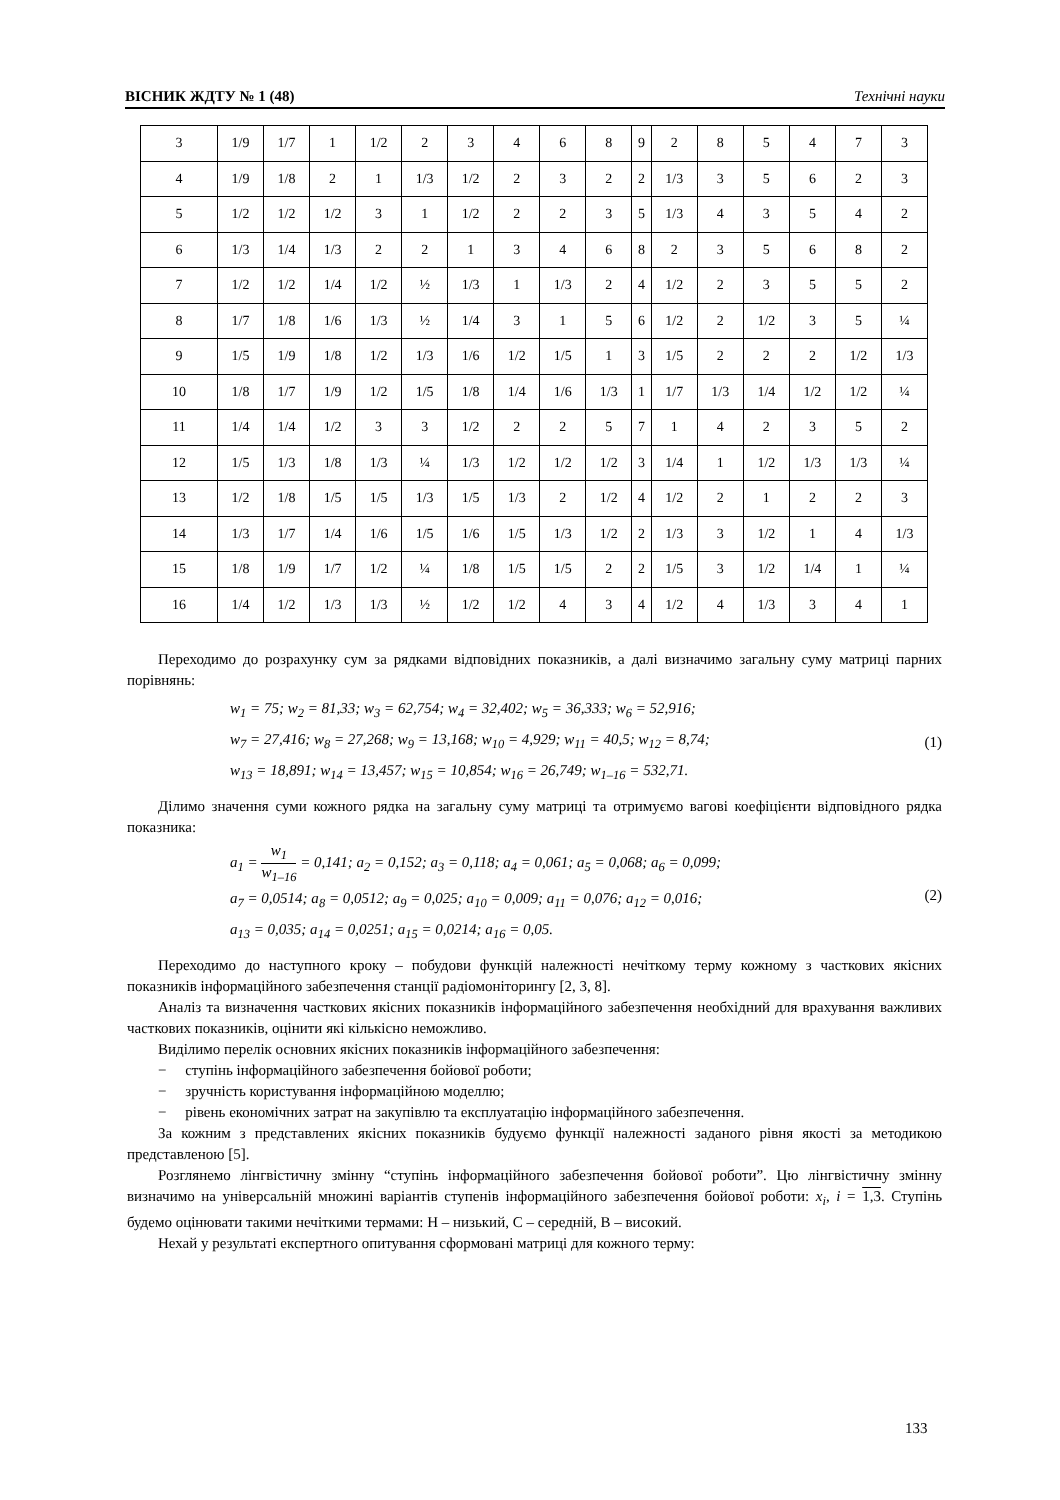ВІСНИК ЖДТУ № 1 (48) Технічні науки
| 3 | 1/9 | 1/7 | 1 | 1/2 | 2 | 3 | 4 | 6 | 8 | 9 | 2 | 8 | 5 | 4 | 7 | 3 |
| 4 | 1/9 | 1/8 | 2 | 1 | 1/3 | 1/2 | 2 | 3 | 2 | 2 | 1/3 | 3 | 5 | 6 | 2 | 3 |
| 5 | 1/2 | 1/2 | 1/2 | 3 | 1 | 1/2 | 2 | 2 | 3 | 5 | 1/3 | 4 | 3 | 5 | 4 | 2 |
| 6 | 1/3 | 1/4 | 1/3 | 2 | 2 | 1 | 3 | 4 | 6 | 8 | 2 | 3 | 5 | 6 | 8 | 2 |
| 7 | 1/2 | 1/2 | 1/4 | 1/2 | ½ | 1/3 | 1 | 1/3 | 2 | 4 | 1/2 | 2 | 3 | 5 | 5 | 2 |
| 8 | 1/7 | 1/8 | 1/6 | 1/3 | ½ | 1/4 | 3 | 1 | 5 | 6 | 1/2 | 2 | 1/2 | 3 | 5 | ¼ |
| 9 | 1/5 | 1/9 | 1/8 | 1/2 | 1/3 | 1/6 | 1/2 | 1/5 | 1 | 3 | 1/5 | 2 | 2 | 2 | 1/2 | 1/3 |
| 10 | 1/8 | 1/7 | 1/9 | 1/2 | 1/5 | 1/8 | 1/4 | 1/6 | 1/3 | 1 | 1/7 | 1/3 | 1/4 | 1/2 | 1/2 | ¼ |
| 11 | 1/4 | 1/4 | 1/2 | 3 | 3 | 1/2 | 2 | 2 | 5 | 7 | 1 | 4 | 2 | 3 | 5 | 2 |
| 12 | 1/5 | 1/3 | 1/8 | 1/3 | ¼ | 1/3 | 1/2 | 1/2 | 1/2 | 3 | 1/4 | 1 | 1/2 | 1/3 | 1/3 | ¼ |
| 13 | 1/2 | 1/8 | 1/5 | 1/5 | 1/3 | 1/5 | 1/3 | 2 | 1/2 | 4 | 1/2 | 2 | 1 | 2 | 2 | 3 |
| 14 | 1/3 | 1/7 | 1/4 | 1/6 | 1/5 | 1/6 | 1/5 | 1/3 | 1/2 | 2 | 1/3 | 3 | 1/2 | 1 | 4 | 1/3 |
| 15 | 1/8 | 1/9 | 1/7 | 1/2 | ¼ | 1/8 | 1/5 | 1/5 | 2 | 2 | 1/5 | 3 | 1/2 | 1/4 | 1 | ¼ |
| 16 | 1/4 | 1/2 | 1/3 | 1/3 | ½ | 1/2 | 1/2 | 4 | 3 | 4 | 1/2 | 4 | 1/3 | 3 | 4 | 1 |
Переходимо до розрахунку сум за рядками відповідних показників, а далі визначимо загальну суму матриці парних порівнянь:
w<sub>1</sub> = 75; w<sub>2</sub> = 81,33; w<sub>3</sub> = 62,754; w<sub>4</sub> = 32,402; w<sub>5</sub> = 36,333; w<sub>6</sub> = 52,916;
w<sub>7</sub> = 27,416; w<sub>8</sub> = 27,268; w<sub>9</sub> = 13,168; w<sub>10</sub> = 4,929; w<sub>11</sub> = 40,5; w<sub>12</sub> = 8,74;
w<sub>13</sub> = 18,891; w<sub>14</sub> = 13,457; w<sub>15</sub> = 10,854; w<sub>16</sub> = 26,749; w<sub>1–16</sub> = 532,71.
(1)
Ділимо значення суми кожного рядка на загальну суму матриці та отримуємо вагові коефіцієнти відповідного рядка показника:
a<sub>1</sub> = w<sub>1</sub> w<sub>1–16</sub> = 0,141; a<sub>2</sub> = 0,152; a<sub>3</sub> = 0,118; a<sub>4</sub> = 0,061; a<sub>5</sub> = 0,068; a<sub>6</sub> = 0,099;
a<sub>7</sub> = 0,0514; a<sub>8</sub> = 0,0512; a<sub>9</sub> = 0,025; a<sub>10</sub> = 0,009; a<sub>11</sub> = 0,076; a<sub>12</sub> = 0,016;
a<sub>13</sub> = 0,035; a<sub>14</sub> = 0,0251; a<sub>15</sub> = 0,0214; a<sub>16</sub> = 0,05.
(2)
Переходимо до наступного кроку – побудови функцій належності нечіткому терму кожному з часткових якісних показників інформаційного забезпечення станції радіомоніторингу [2, 3, 8].
Аналіз та визначення часткових якісних показників інформаційного забезпечення необхідний для врахування важливих часткових показників, оцінити які кількісно неможливо.
Виділимо перелік основних якісних показників інформаційного забезпечення:
− ступінь інформаційного забезпечення бойової роботи;
− зручність користування інформаційною моделлю;
− рівень економічних затрат на закупівлю та експлуатацію інформаційного забезпечення.
За кожним з представлених якісних показників будуємо функції належності заданого рівня якості за методикою представленою [5].
Розглянемо лінгвістичну змінну “ступінь інформаційного забезпечення бойової роботи”. Цю лінгвістичну змінну визначимо на універсальній множині варіантів ступенів інформаційного забезпечення бойової роботи: x<sub>i</sub>, i = 1,3. Ступінь будемо оцінювати такими нечіткими термами: Н – низький, С – середній, В – високий.
Нехай у результаті експертного опитування сформовані матриці для кожного терму:
133